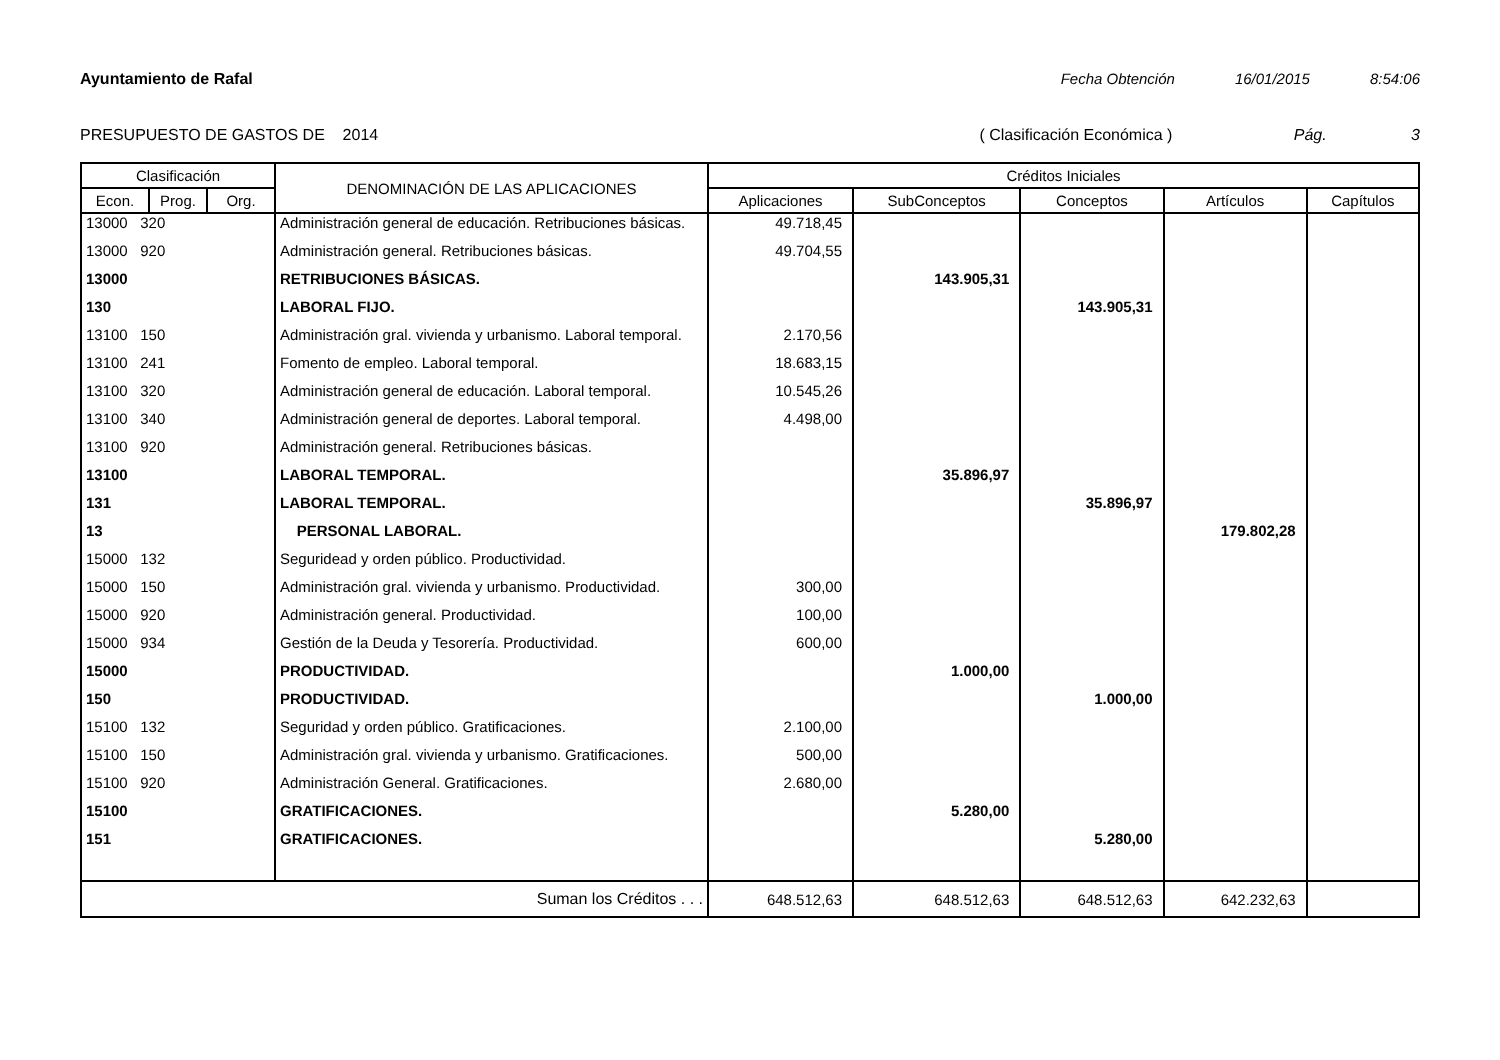Ayuntamiento de Rafal Fecha Obtención 16/01/2015 8:54:06
PRESUPUESTO DE GASTOS DE 2014 ( Clasificación Económica ) Pág. 3
| Clasificación | | | DENOMINACIÓN DE LAS APLICACIONES | Créditos Iniciales | | | | |
| --- | --- | --- | --- | --- | --- | --- | --- | --- |
| Econ. | Prog. | Org. | | Aplicaciones | SubConceptos | Conceptos | Artículos | Capítulos |
| 13000 320 | | | Administración general de educación. Retribuciones básicas. | 49.718,45 | | | | |
| 13000 920 | | | Administración general. Retribuciones básicas. | 49.704,55 | | | | |
| 13000 | | | RETRIBUCIONES BÁSICAS. | | 143.905,31 | | | |
| 130 | | | LABORAL FIJO. | | | 143.905,31 | | |
| 13100 150 | | | Administración gral. vivienda y urbanismo. Laboral temporal. | 2.170,56 | | | | |
| 13100 241 | | | Fomento de empleo. Laboral temporal. | 18.683,15 | | | | |
| 13100 320 | | | Administración general de educación. Laboral temporal. | 10.545,26 | | | | |
| 13100 340 | | | Administración general de deportes. Laboral temporal. | 4.498,00 | | | | |
| 13100 920 | | | Administración general. Retribuciones básicas. | | | | | |
| 13100 | | | LABORAL TEMPORAL. | | 35.896,97 | | | |
| 131 | | | LABORAL TEMPORAL. | | | 35.896,97 | | |
| 13 | | | PERSONAL LABORAL. | | | | 179.802,28 | |
| 15000 132 | | | Seguridead y orden público. Productividad. | | | | | |
| 15000 150 | | | Administración gral. vivienda y urbanismo. Productividad. | 300,00 | | | | |
| 15000 920 | | | Administración general. Productividad. | 100,00 | | | | |
| 15000 934 | | | Gestión de la Deuda y Tesorería. Productividad. | 600,00 | | | | |
| 15000 | | | PRODUCTIVIDAD. | | 1.000,00 | | | |
| 150 | | | PRODUCTIVIDAD. | | | 1.000,00 | | |
| 15100 132 | | | Seguridad y orden público. Gratificaciones. | 2.100,00 | | | | |
| 15100 150 | | | Administración gral. vivienda y urbanismo. Gratificaciones. | 500,00 | | | | |
| 15100 920 | | | Administración General. Gratificaciones. | 2.680,00 | | | | |
| 15100 | | | GRATIFICACIONES. | | 5.280,00 | | | |
| 151 | | | GRATIFICACIONES. | | | 5.280,00 | | |
| Suman los Créditos . . . | | | | 648.512,63 | 648.512,63 | 648.512,63 | 642.232,63 | |